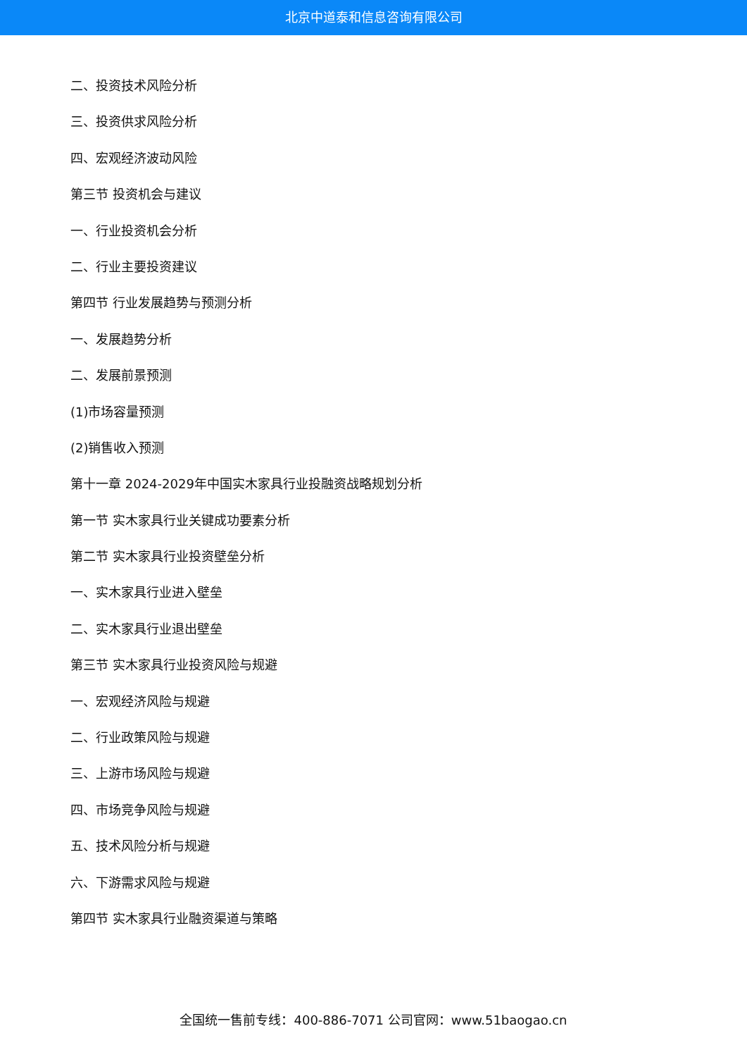北京中道泰和信息咨询有限公司
二、投资技术风险分析
三、投资供求风险分析
四、宏观经济波动风险
第三节 投资机会与建议
一、行业投资机会分析
二、行业主要投资建议
第四节 行业发展趋势与预测分析
一、发展趋势分析
二、发展前景预测
(1)市场容量预测
(2)销售收入预测
第十一章 2024-2029年中国实木家具行业投融资战略规划分析
第一节 实木家具行业关键成功要素分析
第二节 实木家具行业投资壁垒分析
一、实木家具行业进入壁垒
二、实木家具行业退出壁垒
第三节 实木家具行业投资风险与规避
一、宏观经济风险与规避
二、行业政策风险与规避
三、上游市场风险与规避
四、市场竞争风险与规避
五、技术风险分析与规避
六、下游需求风险与规避
第四节 实木家具行业融资渠道与策略
全国统一售前专线：400-886-7071 公司官网：www.51baogao.cn